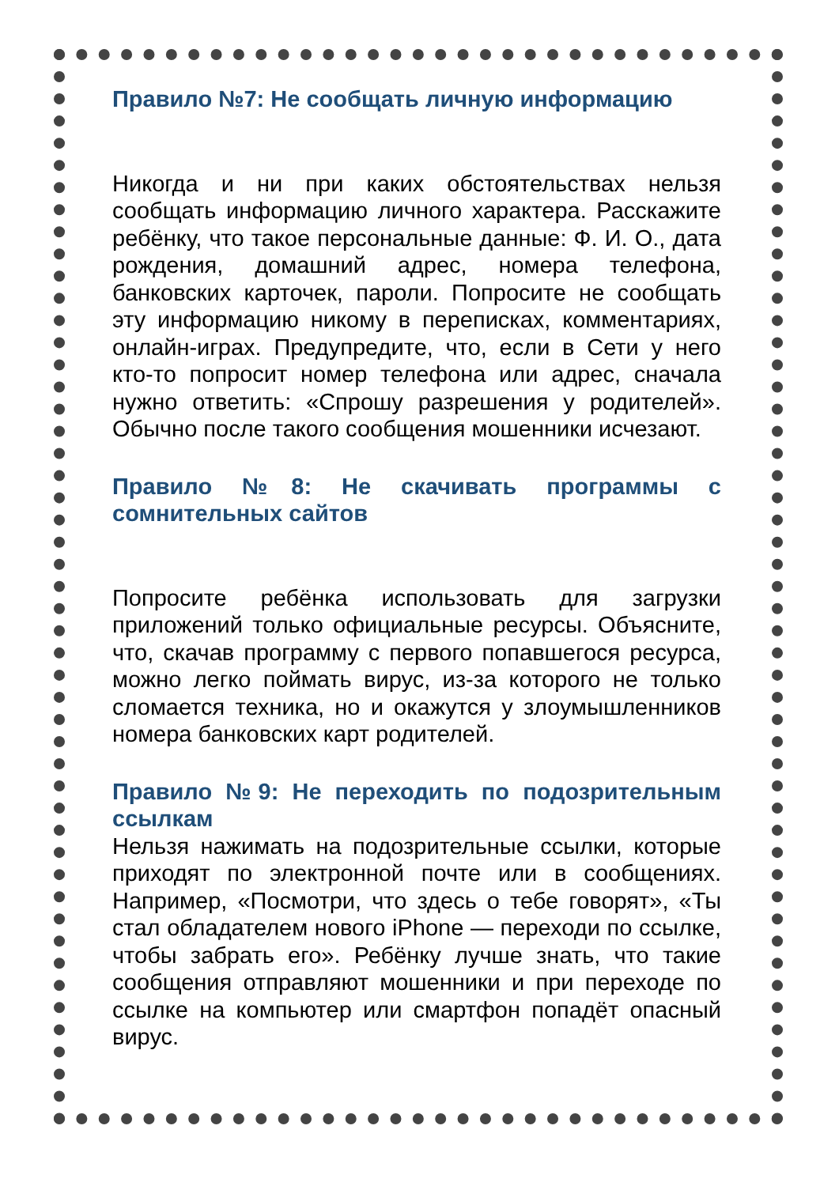Правило №7: Не сообщать личную информацию
Никогда и ни при каких обстоятельствах нельзя сообщать информацию личного характера. Расскажите ребёнку, что такое персональные данные: Ф. И. О., дата рождения, домашний адрес, номера телефона, банковских карточек, пароли. Попросите не сообщать эту информацию никому в переписках, комментариях, онлайн-играх. Предупредите, что, если в Сети у него кто-то попросит номер телефона или адрес, сначала нужно ответить: «Спрошу разрешения у родителей». Обычно после такого сообщения мошенники исчезают.
Правило №8: Не скачивать программы с сомнительных сайтов
Попросите ребёнка использовать для загрузки приложений только официальные ресурсы. Объясните, что, скачав программу с первого попавшегося ресурса, можно легко поймать вирус, из-за которого не только сломается техника, но и окажутся у злоумышленников номера банковских карт родителей.
Правило №9: Не переходить по подозрительным ссылкам
Нельзя нажимать на подозрительные ссылки, которые приходят по электронной почте или в сообщениях. Например, «Посмотри, что здесь о тебе говорят», «Ты стал обладателем нового iPhone — переходи по ссылке, чтобы забрать его». Ребёнку лучше знать, что такие сообщения отправляют мошенники и при переходе по ссылке на компьютер или смартфон попадёт опасный вирус.